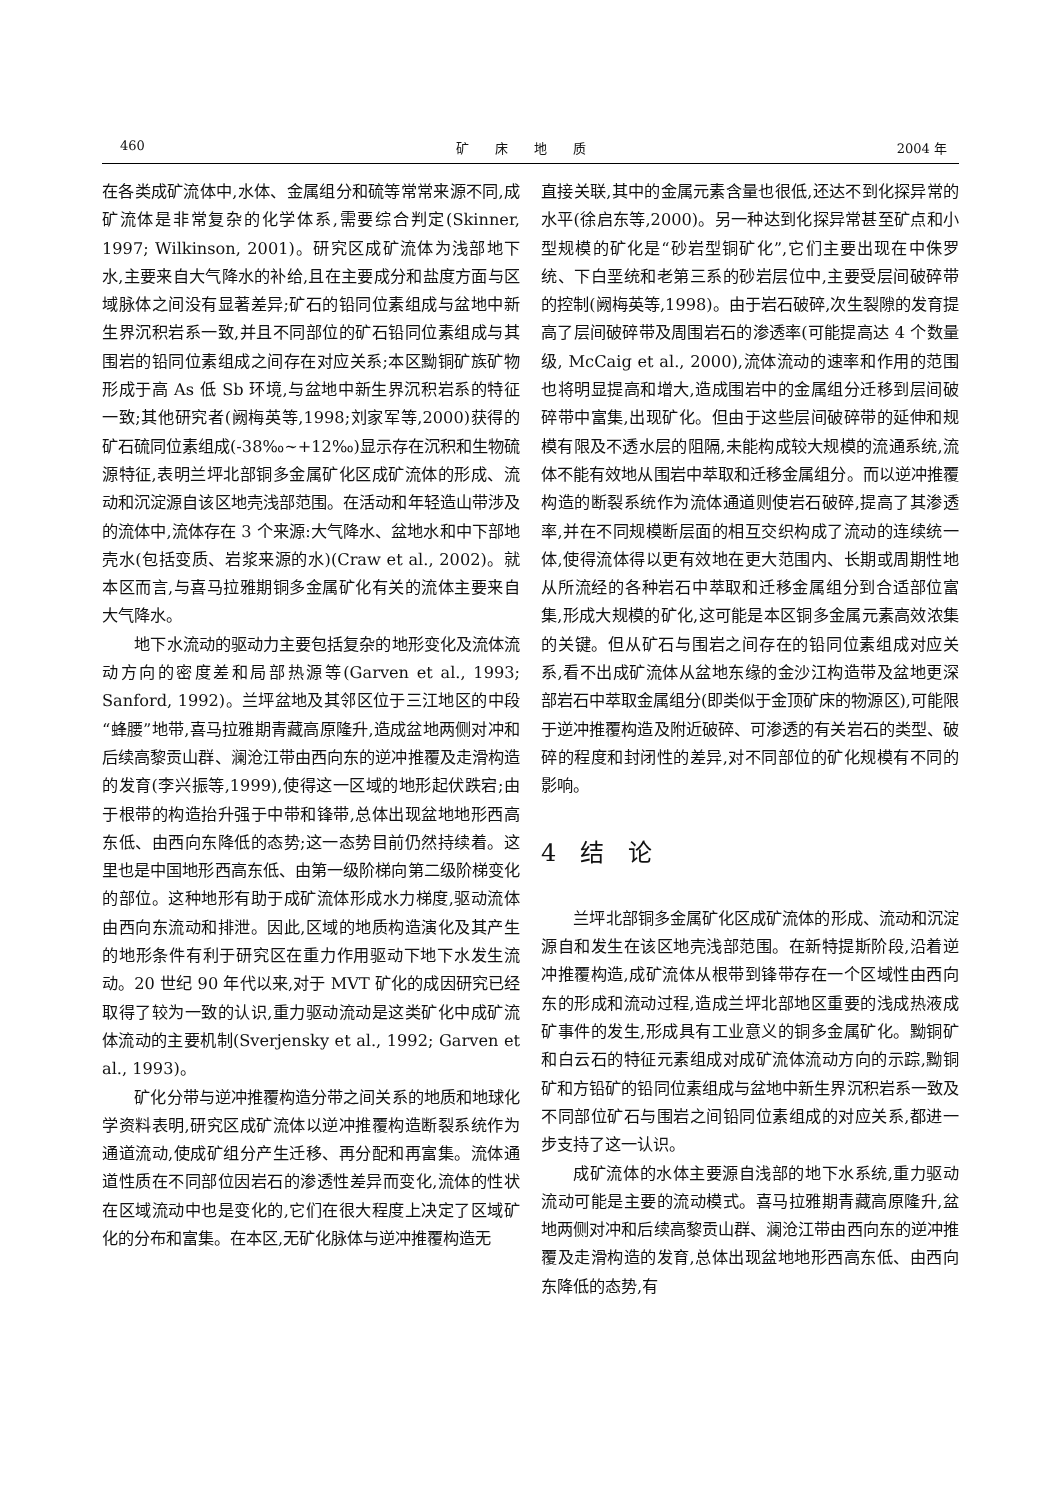460 矿　　床　　地　　质 2004 年
在各类成矿流体中,水体、金属组分和硫等常常来源不同,成矿流体是非常复杂的化学体系,需要综合判定(Skinner, 1997; Wilkinson, 2001)。研究区成矿流体为浅部地下水,主要来自大气降水的补给,且在主要成分和盐度方面与区域脉体之间没有显著差异;矿石的铅同位素组成与盆地中新生界沉积岩系一致,并且不同部位的矿石铅同位素组成与其围岩的铅同位素组成之间存在对应关系;本区黝铜矿族矿物形成于高 As 低 Sb 环境,与盆地中新生界沉积岩系的特征一致;其他研究者(阙梅英等,1998;刘家军等,2000)获得的矿石硫同位素组成(-38‰~+12‰)显示存在沉积和生物硫源特征,表明兰坪北部铜多金属矿化区成矿流体的形成、流动和沉淀源自该区地壳浅部范围。在活动和年轻造山带涉及的流体中,流体存在 3 个来源:大气降水、盆地水和中下部地壳水(包括变质、岩浆来源的水)(Craw et al., 2002)。就本区而言,与喜马拉雅期铜多金属矿化有关的流体主要来自大气降水。
地下水流动的驱动力主要包括复杂的地形变化及流体流动方向的密度差和局部热源等(Garven et al., 1993; Sanford, 1992)。兰坪盆地及其邻区位于三江地区的中段“蜂腰”地带,喜马拉雅期青藏高原隆升,造成盆地两侧对冲和后续高黎贡山群、澜沧江带由西向东的逆冲推覆及走滑构造的发育(李兴振等,1999),使得这一区域的地形起伏跌宕;由于根带的构造抬升强于中带和锋带,总体出现盆地地形西高东低、由西向东降低的态势;这一态势目前仍然持续着。这里也是中国地形西高东低、由第一级阶梯向第二级阶梯变化的部位。这种地形有助于成矿流体形成水力梯度,驱动流体由西向东流动和排泄。因此,区域的地质构造演化及其产生的地形条件有利于研究区在重力作用驱动下地下水发生流动。20 世纪 90 年代以来,对于 MVT 矿化的成因研究已经取得了较为一致的认识,重力驱动流动是这类矿化中成矿流体流动的主要机制(Sverjensky et al., 1992; Garven et al., 1993)。
矿化分带与逆冲推覆构造分带之间关系的地质和地球化学资料表明,研究区成矿流体以逆冲推覆构造断裂系统作为通道流动,使成矿组分产生迁移、再分配和再富集。流体通道性质在不同部位因岩石的渗透性差异而变化,流体的性状在区域流动中也是变化的,它们在很大程度上决定了区域矿化的分布和富集。在本区,无矿化脉体与逆冲推覆构造无
直接关联,其中的金属元素含量也很低,还达不到化探异常的水平(徐启东等,2000)。另一种达到化探异常甚至矿点和小型规模的矿化是“砂岩型铜矿化”,它们主要出现在中侏罗统、下白垩统和老第三系的砂岩层位中,主要受层间破碎带的控制(阙梅英等,1998)。由于岩石破碎,次生裂隙的发育提高了层间破碎带及周围岩石的渗透率(可能提高达 4 个数量级, McCaig et al., 2000),流体流动的速率和作用的范围也将明显提高和增大,造成围岩中的金属组分迁移到层间破碎带中富集,出现矿化。但由于这些层间破碎带的延伸和规模有限及不透水层的阻隔,未能构成较大规模的流通系统,流体不能有效地从围岩中萃取和迁移金属组分。而以逆冲推覆构造的断裂系统作为流体通道则使岩石破碎,提高了其渗透率,并在不同规模断层面的相互交织构成了流动的连续统一体,使得流体得以更有效地在更大范围内、长期或周期性地从所流经的各种岩石中萃取和迁移金属组分到合适部位富集,形成大规模的矿化,这可能是本区铜多金属元素高效浓集的关键。但从矿石与围岩之间存在的铅同位素组成对应关系,看不出成矿流体从盆地东缘的金沙江构造带及盆地更深部岩石中萃取金属组分(即类似于金顶矿床的物源区),可能限于逆冲推覆构造及附近破碎、可渗透的有关岩石的类型、破碎的程度和封闭性的差异,对不同部位的矿化规模有不同的影响。
4　结　论
兰坪北部铜多金属矿化区成矿流体的形成、流动和沉淀源自和发生在该区地壳浅部范围。在新特提斯阶段,沿着逆冲推覆构造,成矿流体从根带到锋带存在一个区域性由西向东的形成和流动过程,造成兰坪北部地区重要的浅成热液成矿事件的发生,形成具有工业意义的铜多金属矿化。黝铜矿和白云石的特征元素组成对成矿流体流动方向的示踪,黝铜矿和方铅矿的铅同位素组成与盆地中新生界沉积岩系一致及不同部位矿石与围岩之间铅同位素组成的对应关系,都进一步支持了这一认识。
成矿流体的水体主要源自浅部的地下水系统,重力驱动流动可能是主要的流动模式。喜马拉雅期青藏高原隆升,盆地两侧对冲和后续高黎贡山群、澜沧江带由西向东的逆冲推覆及走滑构造的发育,总体出现盆地地形西高东低、由西向东降低的态势,有